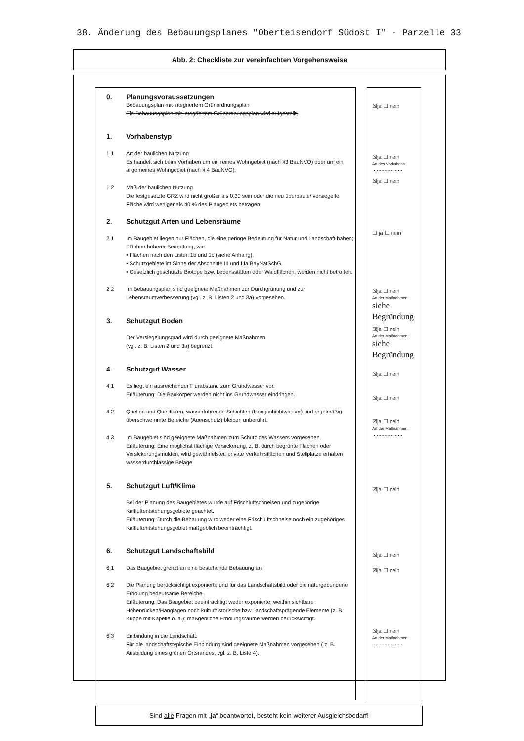38. Änderung des Bebauungsplanes "Oberteisendorf Südost I" - Parzelle 33
Abb. 2: Checkliste zur vereinfachten Vorgehensweise
0. Planungsvoraussetzungen
Bebauungsplan mit integriertem Grünordnungsplan
Ein Bebauungsplan mit integriertem Grünordnungsplan wird aufgestellt.
1. Vorhabenstyp
1.1 Art der baulichen Nutzung
Es handelt sich beim Vorhaben um ein reines Wohngebiet (nach §3 BauNVO) oder um ein allgemeines Wohngebiet (nach § 4 BauNVO).
1.2 Maß der baulichen Nutzung
Die festgesetzte GRZ wird nicht größer als 0,30 sein oder die neu überbaute/ versiegelte Fläche wird weniger als 40 % des Plangebiets betragen.
2. Schutzgut Arten und Lebensräume
2.1 Im Baugebiet liegen nur Flächen, die eine geringe Bedeutung für Natur und Landschaft haben; Flächen höherer Bedeutung, wie
• Flächen nach den Listen 1b und 1c (siehe Anhang),
• Schutzgebiete im Sinne der Abschnitte III und IIIa BayNatSchG,
• Gesetzlich geschützte Biotope bzw. Lebensstätten oder Waldflächen, werden nicht betroffen.
2.2 Im Bebauungsplan sind geeignete Maßnahmen zur Durchgrünung und zur Lebensraumverbesserung (vgl. z. B. Listen 2 und 3a) vorgesehen.
3. Schutzgut Boden
Der Versiegelungsgrad wird durch geeignete Maßnahmen
(vgl. z. B. Listen 2 und 3a) begrenzt.
4. Schutzgut Wasser
4.1 Es liegt ein ausreichender Flurabstand zum Grundwasser vor.
Erläuterung: Die Baukörper werden nicht ins Grundwasser eindringen.
4.2 Quellen und Quellfluren, wasserführende Schichten (Hangschichtwasser) und regelmäßig überschwemmte Bereiche (Auenschutz) bleiben unberührt.
4.3 Im Baugebiet sind geeignete Maßnahmen zum Schutz des Wassers vorgesehen.
Erläuterung: Eine möglichst flächige Versickerung, z. B. durch begrünte Flächen oder Versickerungsmulden, wird gewährleistet; private Verkehrsflächen und Stellplätze erhalten wasserdurchlässige Beläge.
5. Schutzgut Luft/Klima
Bei der Planung des Baugebietes wurde auf Frischluftschneisen und zugehörige Kaltluftentstehungsgebiete geachtet.
Erläuterung: Durch die Bebauung wird weder eine Frischluftschneise noch ein zugehöriges Kaltluftentstehungsgebiet maßgeblich beeinträchtigt.
6. Schutzgut Landschaftsbild
6.1 Das Baugebiet grenzt an eine bestehende Bebauung an.
6.2 Die Planung berücksichtigt exponierte und für das Landschaftsbild oder die naturgebundene Erholung bedeutsame Bereiche.
Erläuterung: Das Baugebiet beeinträchtigt weder exponierte, weithin sichtbare Höhenrücken/Hanglagen noch kulturhistorische bzw. landschaftsprägende Elemente (z. B. Kuppe mit Kapelle o. ä.); maßgebliche Erholungsräume werden berücksichtigt.
6.3 Einbindung in die Landschaft:
Für die landschaftstypische Einbindung sind geeignete Maßnahmen vorgesehen ( z. B. Ausbildung eines grünen Ortsrandes, vgl. z. B. Liste 4).
☒ja ☐ nein
☒ja ☐ nein
Art des Vorhabens:
.....................
☒ja ☐ nein
☐ ja ☐ nein
☒ja ☐ nein
Art der Maßnahmen:
siehe
Begründung
☒ja ☐ nein
Art der Maßnahmen:
siehe
Begründung
☒ja ☐ nein
☒ja ☐ nein
☒ja ☐ nein
Art der Maßnahmen:
.....................
☒ja ☐ nein
☒ja ☐ nein
☒ja ☐ nein
☒ja ☐ nein
Art der Maßnahmen:
.....................
Sind alle Fragen mit „ja“ beantwortet, besteht kein weiterer Ausgleichsbedarf!